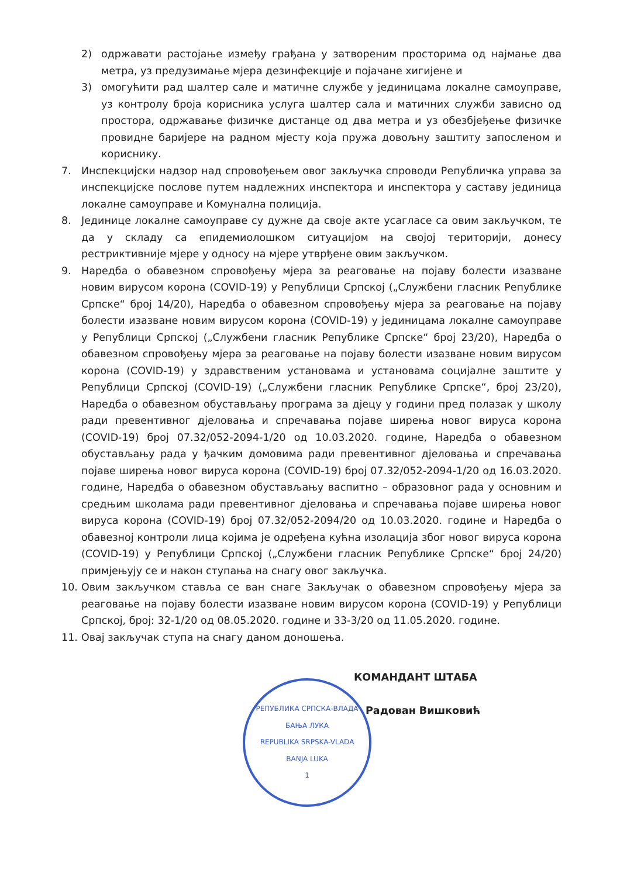2) одржавати растојање између грађана у затвореним просторима од најмање два метра, уз предузимање мјера дезинфекције и појачане хигијене и
3) омогућити рад шалтер сале и матичне службе у јединицама локалне самоуправе, уз контролу броја корисника услуга шалтер сала и матичних служби зависно од простора, одржавање физичке дистанце од два метра и уз обезбјеђење физичке провидне баријере на радном мјесту која пружа довољну заштиту запосленом и кориснику.
7. Инспекцијски надзор над спровођењем овог закључка спроводи Републичка управа за инспекцијске послове путем надлежних инспектора и инспектора у саставу јединица локалне самоуправе и Комунална полиција.
8. Јединице локалне самоуправе су дужне да своје акте усагласе са овим закључком, те да у складу са епидемиолошком ситуацијом на својој територији, донесу рестриктивније мјере у односу на мјере утврђене овим закључком.
9. Наредба о обавезном спровођењу мјера за реаговање на појаву болести изазване новим вирусом корона (COVID-19) у Републици Српској („Службени гласник Републике Српске“ број 14/20), Наредба о обавезном спровођењу мјера за реаговање на појаву болести изазване новим вирусом корона (COVID-19) у јединицама локалне самоуправе у Републици Српској („Службени гласник Републике Српске“ број 23/20), Наредба о обавезном спровођењу мјера за реаговање на појаву болести изазване новим вирусом корона (COVID-19) у здравственим установама и установама социјалне заштите у Републици Српској (COVID-19) („Службени гласник Републике Српске“, број 23/20), Наредба о обавезном обустављању програма за дјецу у години пред полазак у школу ради превентивног дјеловања и спречавања појаве ширења новог вируса корона (COVID-19) број 07.32/052-2094-1/20 од 10.03.2020. године, Наредба о обавезном обустављању рада у ђачким домовима ради превентивног дјеловања и спречавања појаве ширења новог вируса корона (COVID-19) број 07.32/052-2094-1/20 од 16.03.2020. године, Наредба о обавезном обустављању васпитно – образовног рада у основним и средњим школама ради превентивног дјеловања и спречавања појаве ширења новог вируса корона (COVID-19) број 07.32/052-2094/20 од 10.03.2020. године и Наредба о обавезној контроли лица којима је одређена кућна изолација због новог вируса корона (COVID-19) у Републици Српској („Службени гласник Републике Српске“ број 24/20) примјењују се и након ступања на снагу овог закључка.
10. Овим закључком ставља се ван снаге Закључак о обавезном спровођењу мјера за реаговање на појаву болести изазване новим вирусом корона (COVID-19) у Републици Српској, број: 32-1/20 од 08.05.2020. године и 33-3/20 од 11.05.2020. године.
11. Овај закључак ступа на снагу даном доношења.
КОМАНДАНТ ШТАБА
Радован Вишковић
РЕПУБЛИКА СРПСКА-ВЛАДА
БАЊА ЛУКА
REPUBLIKA SRPSKA-VLADA
BANJA LUKA
1